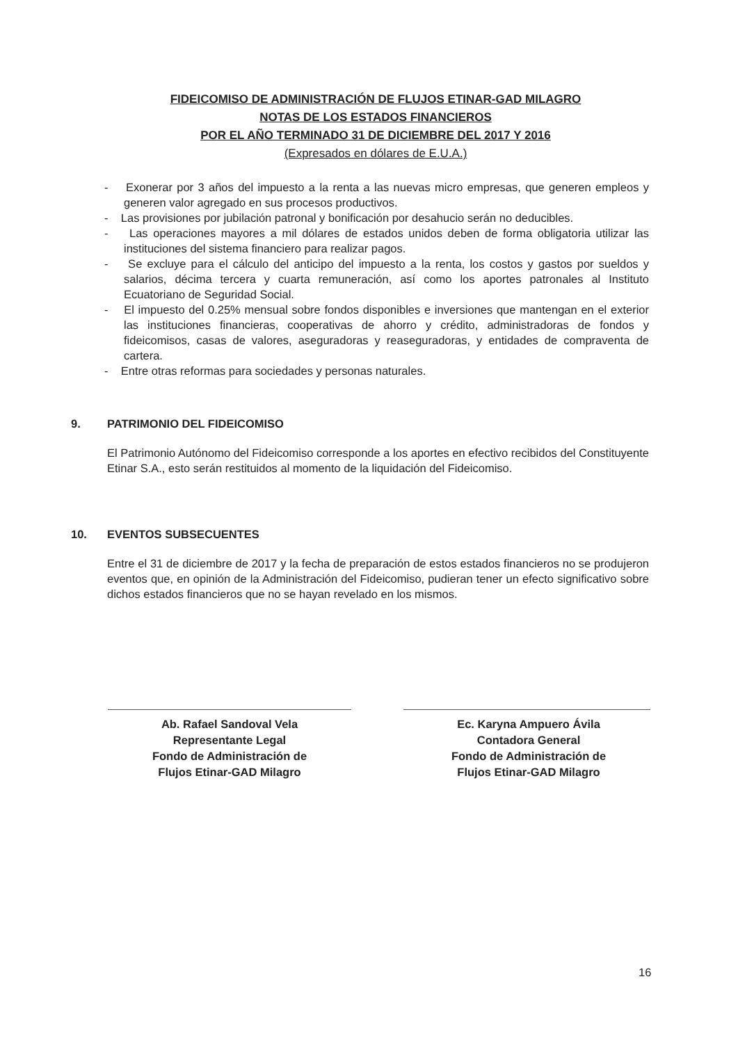FIDEICOMISO DE ADMINISTRACIÓN DE FLUJOS ETINAR-GAD MILAGRO
NOTAS DE LOS ESTADOS FINANCIEROS
POR EL AÑO TERMINADO 31 DE DICIEMBRE DEL 2017 Y 2016
(Expresados en dólares de E.U.A.)
- Exonerar por 3 años del impuesto a la renta a las nuevas micro empresas, que generen empleos y generen valor agregado en sus procesos productivos.
- Las provisiones por jubilación patronal y bonificación por desahucio serán no deducibles.
- Las operaciones mayores a mil dólares de estados unidos deben de forma obligatoria utilizar las instituciones del sistema financiero para realizar pagos.
- Se excluye para el cálculo del anticipo del impuesto a la renta, los costos y gastos por sueldos y salarios, décima tercera y cuarta remuneración, así como los aportes patronales al Instituto Ecuatoriano de Seguridad Social.
- El impuesto del 0.25% mensual sobre fondos disponibles e inversiones que mantengan en el exterior las instituciones financieras, cooperativas de ahorro y crédito, administradoras de fondos y fideicomisos, casas de valores, aseguradoras y reaseguradoras, y entidades de compraventa de cartera.
- Entre otras reformas para sociedades y personas naturales.
9. PATRIMONIO DEL FIDEICOMISO
El Patrimonio Autónomo del Fideicomiso corresponde a los aportes en efectivo recibidos del Constituyente Etinar S.A., esto serán restituidos al momento de la liquidación del Fideicomiso.
10. EVENTOS SUBSECUENTES
Entre el 31 de diciembre de 2017 y la fecha de preparación de estos estados financieros no se produjeron eventos que, en opinión de la Administración del Fideicomiso, pudieran tener un efecto significativo sobre dichos estados financieros que no se hayan revelado en los mismos.
Ab. Rafael Sandoval Vela
Representante Legal
Fondo de Administración de
Flujos Etinar-GAD Milagro
Ec. Karyna Ampuero Ávila
Contadora General
Fondo de Administración de
Flujos Etinar-GAD Milagro
16